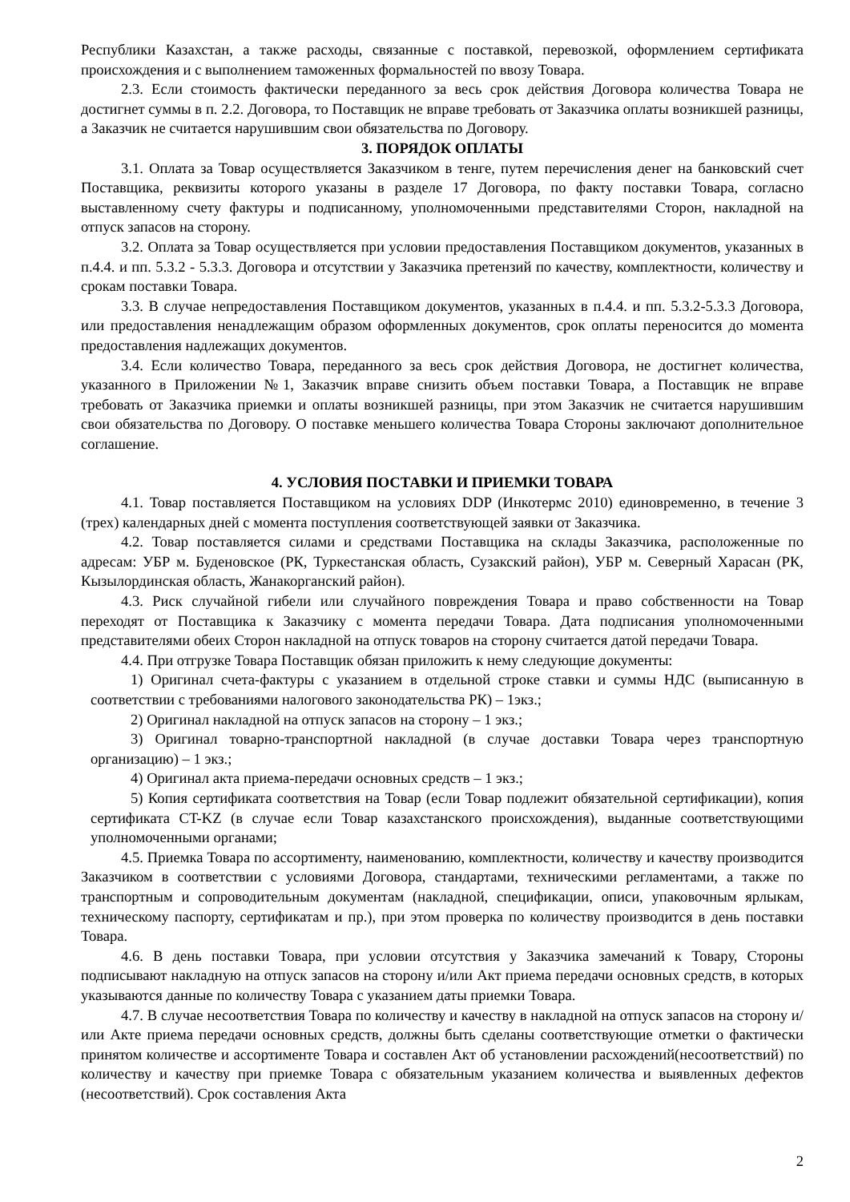Республики Казахстан, а также расходы, связанные с поставкой, перевозкой, оформлением сертификата происхождения и с выполнением таможенных формальностей по ввозу Товара.
2.3. Если стоимость фактически переданного за весь срок действия Договора количества Товара не достигнет суммы в п. 2.2. Договора, то Поставщик не вправе требовать от Заказчика оплаты возникшей разницы, а Заказчик не считается нарушившим свои обязательства по Договору.
3. ПОРЯДОК ОПЛАТЫ
3.1. Оплата за Товар осуществляется Заказчиком в тенге, путем перечисления денег на банковский счет Поставщика, реквизиты которого указаны в разделе 17 Договора, по факту поставки Товара, согласно выставленному счету фактуры и подписанному, уполномоченными представителями Сторон, накладной на отпуск запасов на сторону.
3.2. Оплата за Товар осуществляется при условии предоставления Поставщиком документов, указанных в п.4.4. и пп. 5.3.2 - 5.3.3. Договора и отсутствии у Заказчика претензий по качеству, комплектности, количеству и срокам поставки Товара.
3.3. В случае непредоставления Поставщиком документов, указанных в п.4.4. и пп. 5.3.2-5.3.3 Договора, или предоставления ненадлежащим образом оформленных документов, срок оплаты переносится до момента предоставления надлежащих документов.
3.4. Если количество Товара, переданного за весь срок действия Договора, не достигнет количества, указанного в Приложении №1, Заказчик вправе снизить объем поставки Товара, а Поставщик не вправе требовать от Заказчика приемки и оплаты возникшей разницы, при этом Заказчик не считается нарушившим свои обязательства по Договору. О поставке меньшего количества Товара Стороны заключают дополнительное соглашение.
4. УСЛОВИЯ ПОСТАВКИ И ПРИЕМКИ ТОВАРА
4.1. Товар поставляется Поставщиком на условиях DDP (Инкотермс 2010) единовременно, в течение 3 (трех) календарных дней с момента поступления соответствующей заявки от Заказчика.
4.2. Товар поставляется силами и средствами Поставщика на склады Заказчика, расположенные по адресам: УБР м. Буденовское (РК, Туркестанская область, Сузакский район), УБР м. Северный Харасан (РК, Кызылординская область, Жанакорганский район).
4.3. Риск случайной гибели или случайного повреждения Товара и право собственности на Товар переходят от Поставщика к Заказчику с момента передачи Товара. Дата подписания уполномоченными представителями обеих Сторон накладной на отпуск товаров на сторону считается датой передачи Товара.
4.4. При отгрузке Товара Поставщик обязан приложить к нему следующие документы:
1) Оригинал счета-фактуры с указанием в отдельной строке ставки и суммы НДС (выписанную в соответствии с требованиями налогового законодательства РК) – 1экз.;
2) Оригинал накладной на отпуск запасов на сторону – 1 экз.;
3) Оригинал товарно-транспортной накладной (в случае доставки Товара через транспортную организацию) – 1 экз.;
4) Оригинал акта приема-передачи основных средств – 1 экз.;
5) Копия сертификата соответствия на Товар (если Товар подлежит обязательной сертификации), копия сертификата CT-KZ (в случае если Товар казахстанского происхождения), выданные соответствующими уполномоченными органами;
4.5. Приемка Товара по ассортименту, наименованию, комплектности, количеству и качеству производится Заказчиком в соответствии с условиями Договора, стандартами, техническими регламентами, а также по транспортным и сопроводительным документам (накладной, спецификации, описи, упаковочным ярлыкам, техническому паспорту, сертификатам и пр.), при этом проверка по количеству производится в день поставки Товара.
4.6. В день поставки Товара, при условии отсутствия у Заказчика замечаний к Товару, Стороны подписывают накладную на отпуск запасов на сторону и/или Акт приема передачи основных средств, в которых указываются данные по количеству Товара с указанием даты приемки Товара.
4.7. В случае несоответствия Товара по количеству и качеству в накладной на отпуск запасов на сторону и/или Акте приема передачи основных средств, должны быть сделаны соответствующие отметки о фактически принятом количестве и ассортименте Товара и составлен Акт об установлении расхождений(несоответствий) по количеству и качеству при приемке Товара с обязательным указанием количества и выявленных дефектов (несоответствий). Срок составления Акта
2